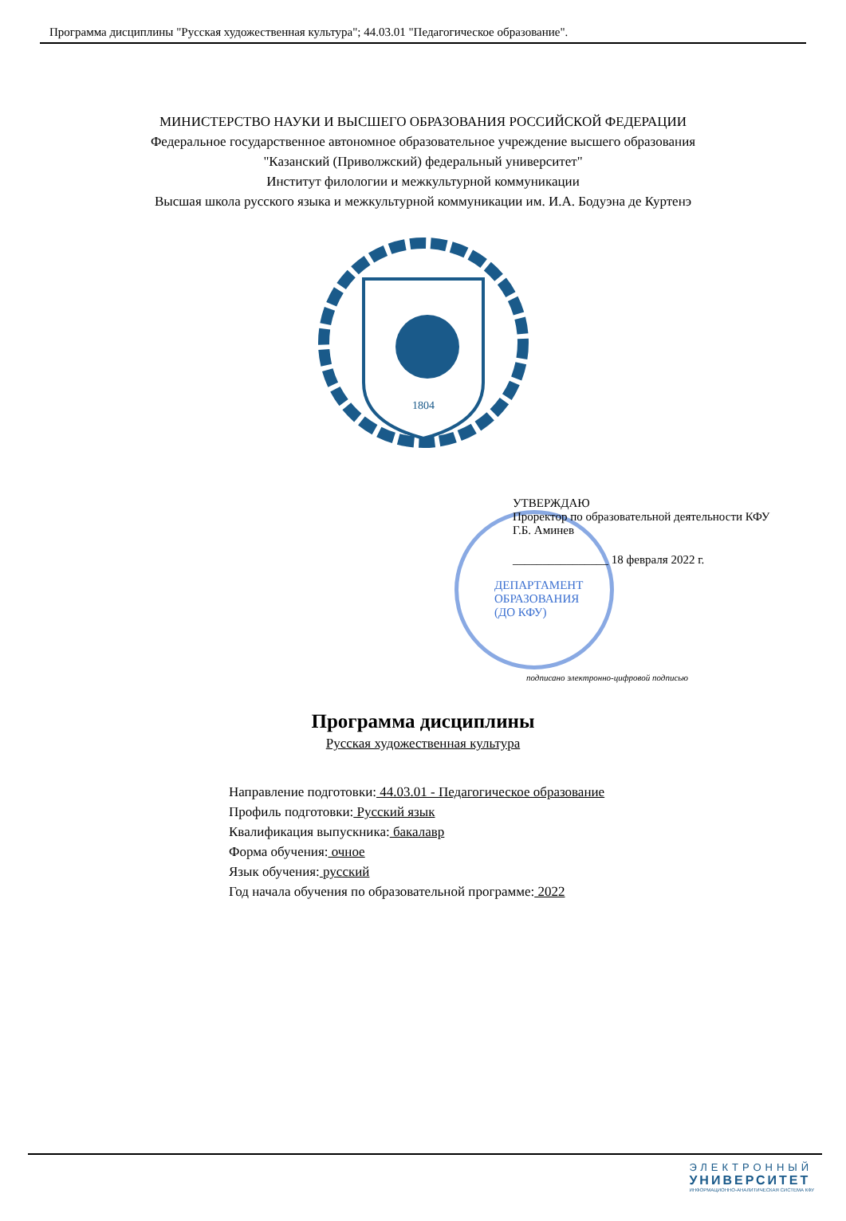Программа дисциплины "Русская художественная культура"; 44.03.01 "Педагогическое образование".
МИНИСТЕРСТВО НАУКИ И ВЫСШЕГО ОБРАЗОВАНИЯ РОССИЙСКОЙ ФЕДЕРАЦИИ
Федеральное государственное автономное образовательное учреждение высшего образования
"Казанский (Приволжский) федеральный университет"
Институт филологии и межкультурной коммуникации
Высшая школа русского языка и межкультурной коммуникации им. И.А. Бодуэна де Куртенэ
1804
УТВЕРЖДАЮ
Проректор по образовательной деятельности КФУ
Г.Б. Аминев
________________ 18 февраля 2022 г.
ДЕПАРТАМЕНТ
ОБРАЗОВАНИЯ
(ДО КФУ)
подписано электронно-цифровой подписью
Программа дисциплины
Русская художественная культура
Направление подготовки: 44.03.01 - Педагогическое образование
Профиль подготовки: Русский язык
Квалификация выпускника: бакалавр
Форма обучения: очное
Язык обучения: русский
Год начала обучения по образовательной программе: 2022
ЭЛЕКТРОННЫЙ
УНИВЕРСИТЕТ
ИНФОРМАЦИОННО-АНАЛИТИЧЕСКАЯ СИСТЕМА КФУ